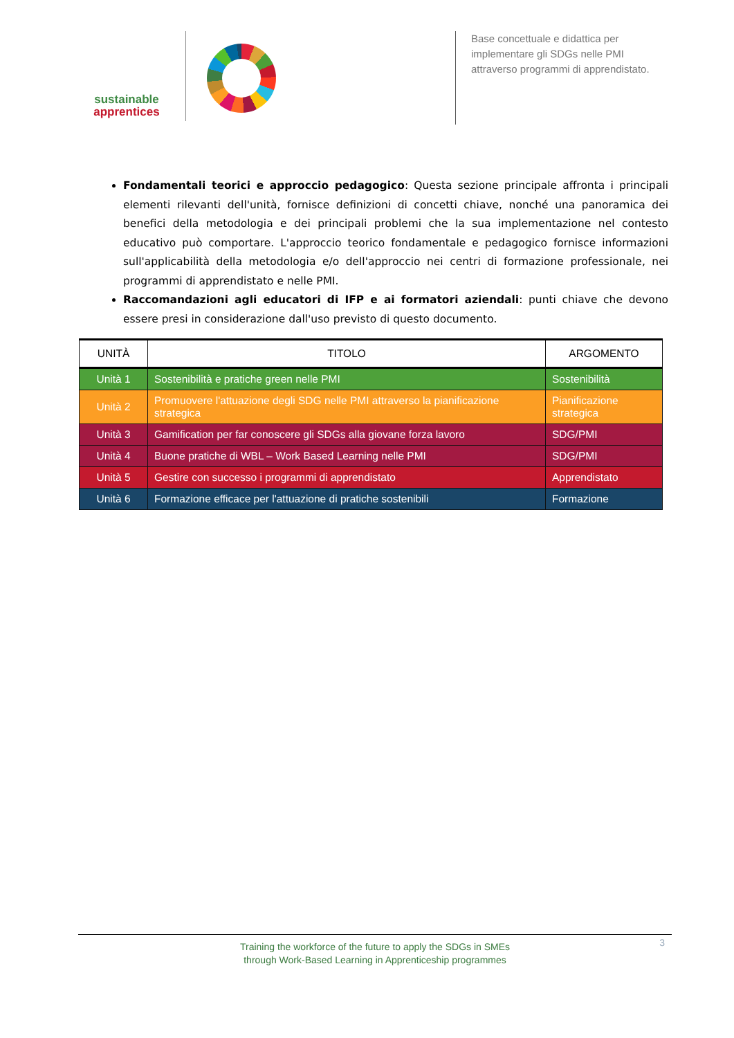sustainable
apprentices
Base concettuale e didattica per implementare gli SDGs nelle PMI attraverso programmi di apprendistato.
Fondamentali teorici e approccio pedagogico: Questa sezione principale affronta i principali elementi rilevanti dell'unità, fornisce definizioni di concetti chiave, nonché una panoramica dei benefici della metodologia e dei principali problemi che la sua implementazione nel contesto educativo può comportare. L'approccio teorico fondamentale e pedagogico fornisce informazioni sull'applicabilità della metodologia e/o dell'approccio nei centri di formazione professionale, nei programmi di apprendistato e nelle PMI.
Raccomandazioni agli educatori di IFP e ai formatori aziendali: punti chiave che devono essere presi in considerazione dall'uso previsto di questo documento.
| UNITÀ | TITOLO | ARGOMENTO |
| --- | --- | --- |
| Unità 1 | Sostenibilità e pratiche green nelle PMI | Sostenibilità |
| Unità 2 | Promuovere l'attuazione degli SDG nelle PMI attraverso la pianificazione strategica | Pianificazione strategica |
| Unità 3 | Gamification per far conoscere gli SDGs alla giovane forza lavoro | SDG/PMI |
| Unità 4 | Buone pratiche di WBL – Work Based Learning nelle PMI | SDG/PMI |
| Unità 5 | Gestire con successo i programmi di apprendistato | Apprendistato |
| Unità 6 | Formazione efficace per l'attuazione di pratiche sostenibili | Formazione |
Training the workforce of the future to apply the SDGs in SMEs
through Work-Based Learning in Apprenticeship programmes
3